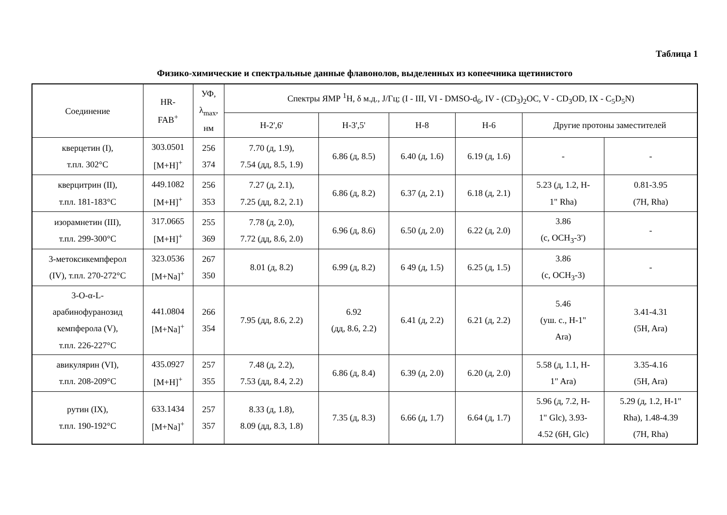Таблица 1
Физико-химические и спектральные данные флавонолов, выделенных из копеечника щетинистого
| Соединение | HR- FAB<sup>+</sup> | УФ, λ<sub>max</sub>, нм | Спектры ЯМР <sup>1</sup>H, δ м.д., J/Гц; (I - III, VI - DMSO-d<sub>6</sub>, IV - (CD<sub>3</sub>)<sub>2</sub>OC, V - CD<sub>3</sub>OD, IX - C<sub>5</sub>D<sub>5</sub>N) | | | | | |
| --- | --- | --- | --- | --- | --- | --- | --- | --- |
| | | | H-2',6' | H-3',5' | H-8 | H-6 | Другие протоны заместителей | |
| кверцетин (I), т.пл. 302°C | 303.0501 [M+H]<sup>+</sup> | 256 374 | 7.70 (д, 1.9), 7.54 (дд, 8.5, 1.9) | 6.86 (д, 8.5) | 6.40 (д, 1.6) | 6.19 (д, 1.6) | - | - |
| кверцитрин (II), т.пл. 181-183°C | 449.1082 [M+H]<sup>+</sup> | 256 353 | 7.27 (д, 2.1), 7.25 (дд, 8.2, 2.1) | 6.86 (д, 8.2) | 6.37 (д, 2.1) | 6.18 (д, 2.1) | 5.23 (д, 1.2, H- 1" Rha) | 0.81-3.95 (7H, Rha) |
| изорамнетин (III), т.пл. 299-300°C | 317.0665 [M+H]<sup>+</sup> | 255 369 | 7.78 (д, 2.0), 7.72 (дд, 8.6, 2.0) | 6.96 (д, 8.6) | 6.50 (д, 2.0) | 6.22 (д, 2.0) | 3.86 (с, OCH<sub>3</sub>-3') | - |
| 3-метоксикемпферол (IV), т.пл. 270-272°C | 323.0536 [M+Na]<sup>+</sup> | 267 350 | 8.01 (д, 8.2) | 6.99 (д, 8.2) | 6 49 (д, 1.5) | 6.25 (д, 1.5) | 3.86 (с, OCH<sub>3</sub>-3) | - |
| 3-O-α-L- арабинофуранозид кемпферола (V), т.пл. 226-227°C | 441.0804 [M+Na]<sup>+</sup> | 266 354 | 7.95 (дд, 8.6, 2.2) | 6.92 (дд, 8.6, 2.2) | 6.41 (д, 2.2) | 6.21 (д, 2.2) | 5.46 (уш. с., H-1" Ara) | 3.41-4.31 (5H, Ara) |
| авикулярин (VI), т.пл. 208-209°C | 435.0927 [M+H]<sup>+</sup> | 257 355 | 7.48 (д, 2.2), 7.53 (дд, 8.4, 2.2) | 6.86 (д, 8.4) | 6.39 (д, 2.0) | 6.20 (д, 2.0) | 5.58 (д, 1.1, H- 1" Ara) | 3.35-4.16 (5H, Ara) |
| рутин (IX), т.пл. 190-192°C | 633.1434 [M+Na]<sup>+</sup> | 257 357 | 8.33 (д, 1.8), 8.09 (дд, 8.3, 1.8) | 7.35 (д, 8.3) | 6.66 (д, 1.7) | 6.64 (д, 1.7) | 5.96 (д, 7.2, H- 1" Glc), 3.93- 4.52 (6H, Glc) | 5.29 (д, 1.2, H-1" Rha), 1.48-4.39 (7H, Rha) |